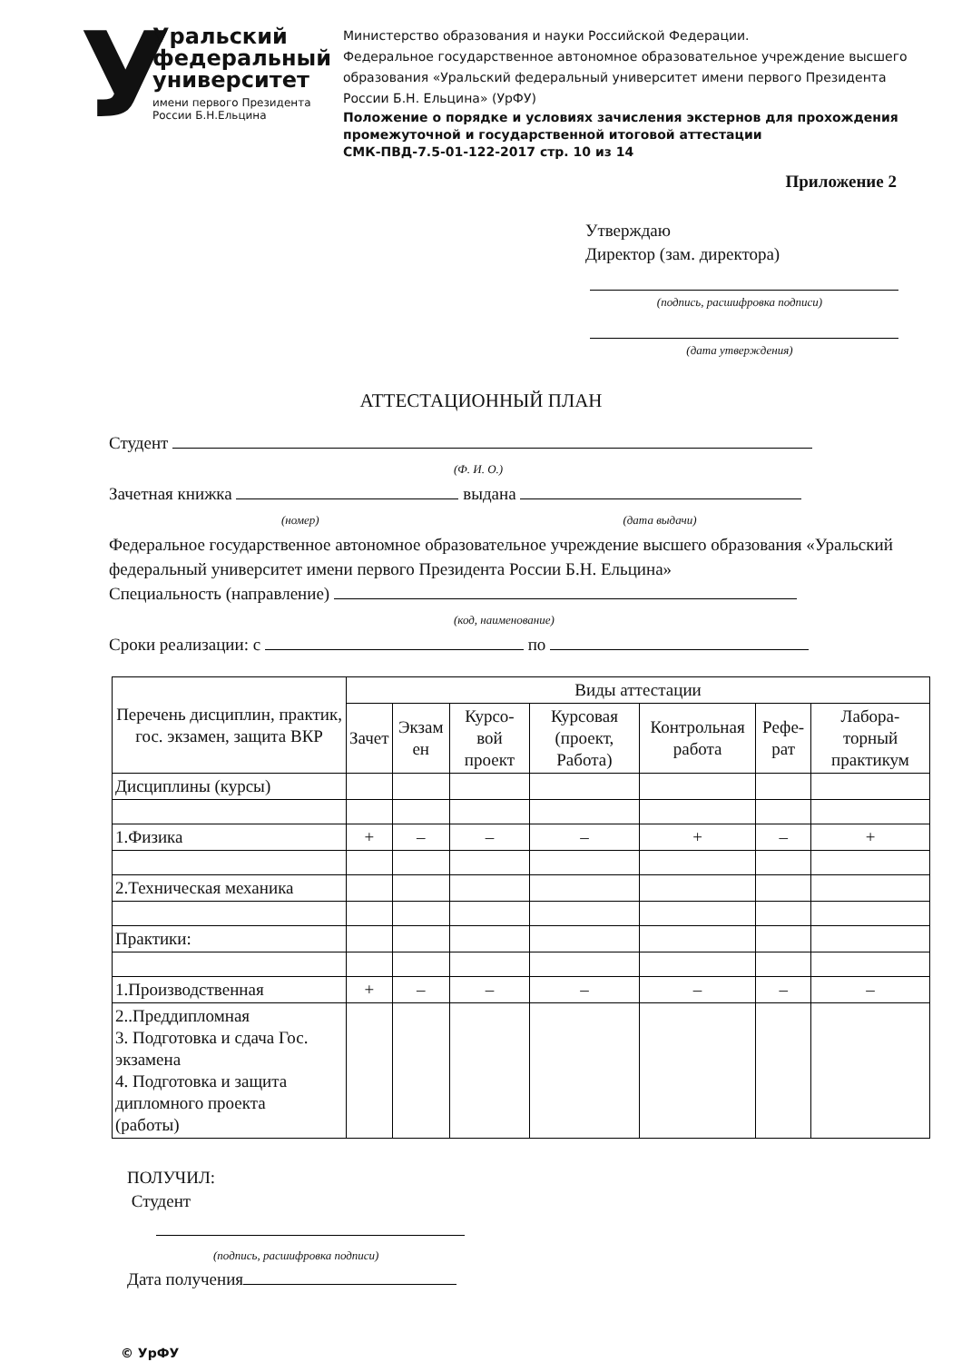У
Уральский
федеральный
университет
имени первого Президента России Б.Н.Ельцина
Министерство образования и науки Российской Федерации.
Федеральное государственное автономное образовательное учреждение высшего образования «Уральский федеральный университет имени первого Президента России Б.Н. Ельцина» (УрФУ)
Положение о порядке и условиях зачисления экстернов для прохождения промежуточной и государственной итоговой аттестации
СМК-ПВД-7.5-01-122-2017 стр. 10 из 14
Приложение 2
Утверждаю
Директор (зам. директора)
(подпись, расшифровка подписи)
(дата утверждения)
АТТЕСТАЦИОННЫЙ ПЛАН
Студент
(Ф. И. О.)
Зачетная книжка выдана
(номер) (дата выдачи)
Федеральное государственное автономное образовательное учреждение высшего образования «Уральский федеральный университет имени первого Президента России Б.Н. Ельцина»
Специальность (направление)
(код, наименование)
Сроки реализации: с по
| Перечень дисциплин, практик, гос. экзамен, защита ВКР | Виды аттестации | | | | | | |
| --- | --- | --- | --- | --- | --- | --- | --- |
| | Зачет | Экзам ен | Курсо-вой проект | Курсовая (проект, Работа) | Контрольная работа | Рефе-рат | Лабора-торный практикум |
| Дисциплины (курсы) | | | | | | | |
| 1.Физика | + | – | – | – | + | – | + |
| 2.Техническая механика | | | | | | | |
| Практики: | | | | | | | |
| 1.Производственная | + | – | – | – | – | – | – |
| 2..Преддипломная 3. Подготовка и сдача Гос. экзамена 4. Подготовка и защита дипломного проекта (работы) | | | | | | | |
ПОЛУЧИЛ:
Студент
(подпись, расшифровка подписи)
Дата получения
© УрФУ